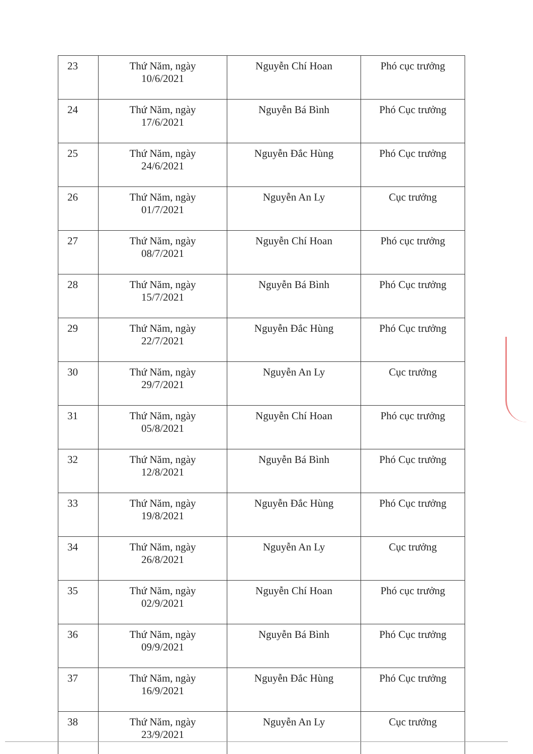| 23 | Thứ Năm, ngày 10/6/2021 | Nguyễn Chí Hoan | Phó cục trưởng |
| 24 | Thứ Năm, ngày 17/6/2021 | Nguyễn Bá Bình | Phó Cục trưởng |
| 25 | Thứ Năm, ngày 24/6/2021 | Nguyễn Đắc Hùng | Phó Cục trưởng |
| 26 | Thứ Năm, ngày 01/7/2021 | Nguyễn An Ly | Cục trưởng |
| 27 | Thứ Năm, ngày 08/7/2021 | Nguyễn Chí Hoan | Phó cục trưởng |
| 28 | Thứ Năm, ngày 15/7/2021 | Nguyễn Bá Bình | Phó Cục trưởng |
| 29 | Thứ Năm, ngày 22/7/2021 | Nguyễn Đắc Hùng | Phó Cục trưởng |
| 30 | Thứ Năm, ngày 29/7/2021 | Nguyễn An Ly | Cục trưởng |
| 31 | Thứ Năm, ngày 05/8/2021 | Nguyễn Chí Hoan | Phó cục trưởng |
| 32 | Thứ Năm, ngày 12/8/2021 | Nguyễn Bá Bình | Phó Cục trưởng |
| 33 | Thứ Năm, ngày 19/8/2021 | Nguyễn Đắc Hùng | Phó Cục trưởng |
| 34 | Thứ Năm, ngày 26/8/2021 | Nguyễn An Ly | Cục trưởng |
| 35 | Thứ Năm, ngày 02/9/2021 | Nguyễn Chí Hoan | Phó cục trưởng |
| 36 | Thứ Năm, ngày 09/9/2021 | Nguyễn Bá Bình | Phó Cục trưởng |
| 37 | Thứ Năm, ngày 16/9/2021 | Nguyễn Đắc Hùng | Phó Cục trưởng |
| 38 | Thứ Năm, ngày 23/9/2021 | Nguyễn An Ly | Cục trưởng |